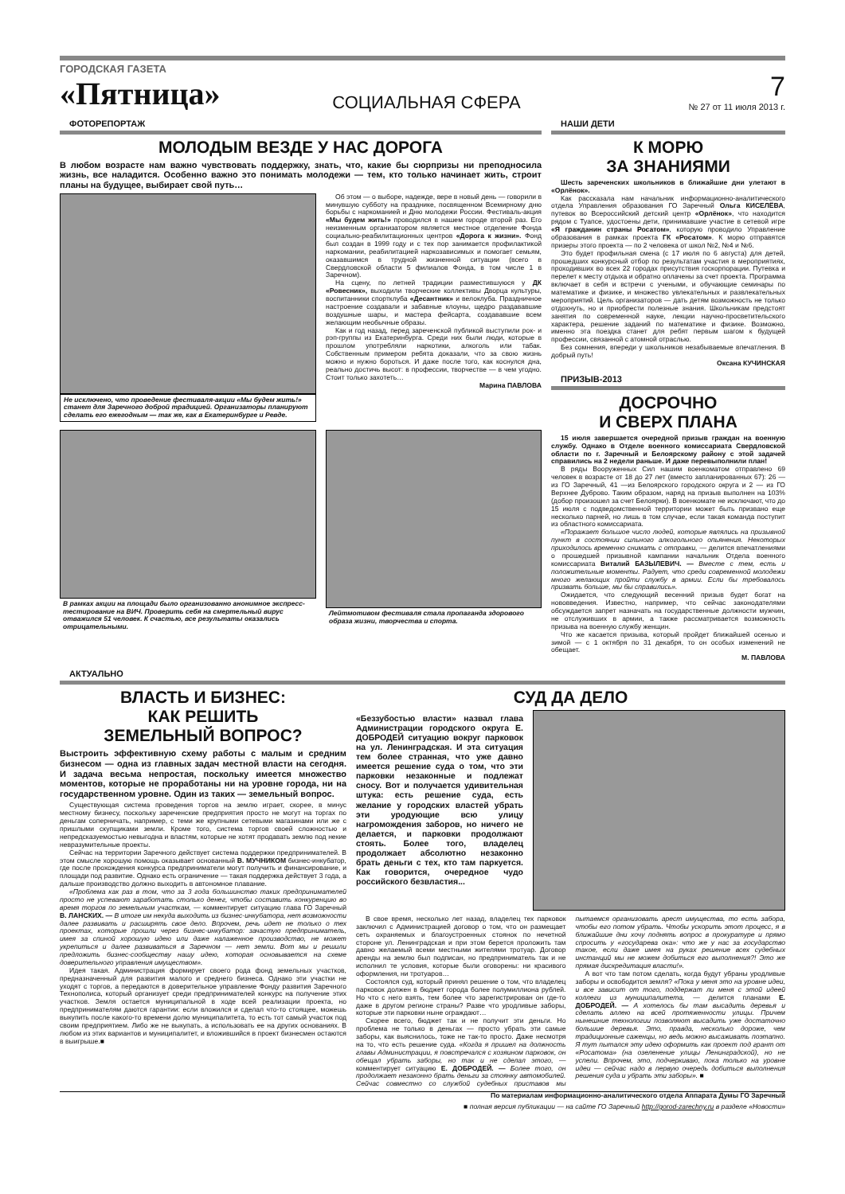ГОРОДСКАЯ ГАЗЕТА
«Пятница»
СОЦИАЛЬНАЯ СФЕРА
7
№ 27 от 11 июля 2013 г.
ФОТОРЕПОРТАЖ
МОЛОДЫМ ВЕЗДЕ У НАС ДОРОГА
В любом возрасте нам важно чувствовать поддержку, знать, что, какие бы сюрпризы ни преподносила жизнь, все наладится. Особенно важно это понимать молодежи — тем, кто только начинает жить, строит планы на будущее, выбирает свой путь…
Не исключено, что проведение фестиваля-акции «Мы будем жить!» станет для Заречного доброй традицией. Организаторы планируют сделать его ежегодным — так же, как в Екатеринбурге и Ревде.
Об этом — о выборе, надежде, вере в новый день — говорили в минувшую субботу на празднике, посвященном Всемирному дню борьбы с наркоманией и Дню молодежи России. Фестиваль-акция «Мы будем жить!» проводился в нашем городе второй раз. Его неизменным организатором является местное отделение Фонда социально-реабилитационных центров «Дорога к жизни». Фонд был создан в 1999 году и с тех пор занимается профилактикой наркомании, реабилитацией наркозависимых и помогает семьям, оказавшимся в трудной жизненной ситуации (всего в Свердловской области 5 филиалов Фонда, в том числе 1 в Заречном).
На сцену, по летней традиции разместившуюся у ДК «Ровесник», выходили творческие коллективы Дворца культуры, воспитанники спортклуба «Десантник» и велоклуба. Праздничное настроение создавали и забавные клоуны, щедро раздававшие воздушные шары, и мастера фейсарта, создававшие всем желающим необычные образы.
Как и год назад, перед зареченской публикой выступили рок- и рэп-группы из Екатеринбурга. Среди них были люди, которые в прошлом употребляли наркотики, алкоголь или табак. Собственным примером ребята доказали, что за свою жизнь можно и нужно бороться. И даже после того, как коснулся дна, реально достичь высот: в профессии, творчестве — в чем угодно. Стоит только захотеть…
Марина ПАВЛОВА
В рамках акции на площади было организованно анонимное экспресс-тестирование на ВИЧ. Проверить себя на смертельный вирус отважился 51 человек. К счастью, все результаты оказались отрицательными.
Лейтмотивом фестиваля стала пропаганда здорового образа жизни, творчества и спорта.
НАШИ ДЕТИ
К МОРЮ
ЗА ЗНАНИЯМИ
Шесть зареченских школьников в ближайшие дни улетают в «Орлёнок».
Как рассказала нам начальник информационно-аналитического отдела Управления образования ГО Заречный Ольга КИСЕЛЁВА, путевок во Всероссийский детский центр «Орлёнок», что находится рядом с Туапсе, удостоены дети, принимавшие участие в сетевой игре «Я гражданин страны Росатом», которую проводило Управление образования в рамках проекта ГК «Росатом». К морю отправятся призеры этого проекта — по 2 человека от школ №2, №4 и №6.
Это будет профильная смена (с 17 июля по 6 августа) для детей, прошедших конкурсный отбор по результатам участия в мероприятиях, проходивших во всех 22 городах присутствия госкорпорации. Путевка и перелет к месту отдыха и обратно оплачены за счет проекта. Программа включает в себя и встречи с учеными, и обучающие семинары по математике и физике, и множество увлекательных и развлекательных мероприятий. Цель организаторов — дать детям возможность не только отдохнуть, но и приобрести полезные знания. Школьникам предстоят занятия по современной науке, лекции научно-просветительского характера, решение заданий по математике и физике. Возможно, именно эта поездка станет для ребят первым шагом к будущей профессии, связанной с атомной отраслью.
Без сомнения, впереди у школьников незабываемые впечатления. В добрый путь!
Оксана КУЧИНСКАЯ
ПРИЗЫВ-2013
ДОСРОЧНО
И СВЕРХ ПЛАНА
15 июля завершается очередной призыв граждан на военную службу. Однако в Отделе военного комиссариата Свердловской области по г. Заречный и Белоярскому району с этой задачей справились на 2 недели раньше. И даже перевыполнили план!
В ряды Вооруженных Сил нашим военкоматом отправлено 69 человек в возрасте от 18 до 27 лет (вместо запланированных 67): 26 — из ГО Заречный, 41 —из Белоярского городского округа и 2 — из ГО Верхнее Дуброво. Таким образом, наряд на призыв выполнен на 103% (добор произошел за счет Белоярки). В военкомате не исключают, что до 15 июля с подведомственной территории может быть призвано еще несколько парней, но лишь в том случае, если такая команда поступит из областного комиссариата.
«Поражает большое число людей, которые являлись на призывной пункт в состоянии сильного алкогольного опьянения. Некоторых приходилось временно снимать с отправки, — делится впечатлениями о прошедшей призывной кампании начальник Отдела военного комиссариата Виталий БАЗЫЛЕВИЧ. — Вместе с тем, есть и положительные моменты. Радует, что среди современной молодежи много желающих пройти службу в армии. Если бы требовалось призвать больше, мы бы справились».
Ожидается, что следующий весенний призыв будет богат на нововведения. Известно, например, что сейчас законодателями обсуждается запрет назначать на государственные должности мужчин, не отслуживших в армии, а также рассматривается возможность призыва на военную службу женщин.
Что же касается призыва, который пройдет ближайшей осенью и зимой — с 1 октября по 31 декабря, то он особых изменений не обещает.
М. ПАВЛОВА
АКТУАЛЬНО
ВЛАСТЬ И БИЗНЕС:
КАК РЕШИТЬ
ЗЕМЕЛЬНЫЙ ВОПРОС?
Выстроить эффективную схему работы с малым и средним бизнесом — одна из главных задач местной власти на сегодня. И задача весьма непростая, поскольку имеется множество моментов, которые не проработаны ни на уровне города, ни на государственном уровне. Один из таких — земельный вопрос.
Существующая система проведения торгов на землю играет, скорее, в минус местному бизнесу, поскольку зареченские предприятия просто не могут на торгах по деньгам соперничать, например, с теми же крупными сетевыми магазинами или же с пришлыми скупщиками земли. Кроме того, система торгов своей сложностью и непредсказуемостью невыгодна и властям, которые не хотят продавать землю под некие невразумительные проекты.
Сейчас на территории Заречного действует система поддержки предпринимателей. В этом смысле хорошую помощь оказывает основанный В. МУЧНИКОМ бизнес-инкубатор, где после прохождения конкурса предприниматели могут получить и финансирование, и площади под развитие. Однако есть ограничение — такая поддержка действует 3 года, а дальше производство должно выходить в автономное плавание.
«Проблема как раз в том, что за 3 года большинство таких предпринимателей просто не успевают заработать столько денег, чтобы составить конкуренцию во время торгов по земельным участкам, — комментирует ситуацию глава ГО Заречный В. ЛАНСКИХ. — В итоге им некуда выходить из бизнес-инкубатора, нет возможности далее развивать и расширять свое дело. Впрочем, речь идет не только о тех проектах, которые прошли через бизнес-инкубатор: зачастую предприниматель, имея за спиной хорошую идею или даже налаженное производство, не может укрепиться и далее развиваться в Заречном — нет земли. Вот мы и решили предложить бизнес-сообществу нашу идею, которая основывается на схеме доверительного управления имуществом».
Идея такая. Администрация формирует своего рода фонд земельных участков, предназначенный для развития малого и среднего бизнеса. Однако эти участки не уходят с торгов, а передаются в доверительное управление Фонду развития Заречного Технополиса, который организует среди предпринимателей конкурс на получение этих участков. Земля остается муниципальной в ходе всей реализации проекта, но предпринимателям даются гарантии: если вложился и сделал что-то стоящее, можешь выкупить после какого-то времени долю муниципалитета, то есть тот самый участок под своим предприятием. Либо же не выкупать, а использовать ее на других основаниях. В любом из этих вариантов и муниципалитет, и вложившийся в проект бизнесмен остаются в выигрыше.■
СУД ДА ДЕЛО
«Беззубостью власти» назвал глава Администрации городского округа Е. ДОБРОДЕЙ ситуацию вокруг парковок на ул. Ленинградская. И эта ситуация тем более странная, что уже давно имеется решение суда о том, что эти парковки незаконные и подлежат сносу. Вот и получается удивительная штука: есть решение суда, есть желание у городских властей убрать эти уродующие всю улицу нагромождения заборов, но ничего не делается, и парковки продолжают стоять. Более того, владелец продолжает абсолютно незаконно брать деньги с тех, кто там паркуется. Как говорится, очередное чудо российского безвластия...
В свое время, несколько лет назад, владелец тех парковок заключил с Администрацией договор о том, что он размещает сеть охраняемых и благоустроенных стоянок по нечетной стороне ул. Ленинградская и при этом берется проложить там давно желаемый всеми местными жителями тротуар. Договор аренды на землю был подписан, но предприниматель так и не исполнил те условия, которые были оговорены: ни красивого оформления, ни тротуаров…
Состоялся суд, который принял решение о том, что владелец парковок должен в бюджет города более полумиллиона рублей. Но что с него взять, тем более что зарегистрирован он где-то даже в другом регионе страны? Разве что уродливые заборы, которые эти парковки ныне ограждают…
Скорее всего, бюджет так и не получит эти деньги. Но проблема не только в деньгах — просто убрать эти самые заборы, как выяснилось, тоже не так-то просто. Даже несмотря на то, что есть решение суда. «Когда я пришел на должность главы Администрации, я повстречался с хозяином парковок, он обещал убрать заборы, но так и не сделал этого, — комментирует ситуацию Е. ДОБРОДЕЙ. — Более того, он продолжает незаконно брать деньги за стоянку автомобилей. Сейчас совместно со службой судебных приставов мы пытаемся организовать арест имущества, то есть забора, чтобы его потом убрать. Чтобы ускорить этот процесс, я в ближайшие дни хочу поднять вопрос в прокуратуре и прямо спросить у «государева ока»: что же у нас за государство такое, если даже имея на руках решение всех судебных инстанций мы не можем добиться его выполнения?! Это же прямая дискредитация власти!».
А вот что там потом сделать, когда будут убраны уродливые заборы и освободится земля? «Пока у меня это на уровне идеи, и все зависит от того, поддержат ли меня с этой идеей коллеги из муниципалитета, — делится планами Е. ДОБРОДЕЙ. — А хотелось бы там высадить деревья и сделать аллею на всей протяженности улицы. Причем нынешние технологии позволяют высадить уже достаточно большие деревья. Это, правда, несколько дороже, чем традиционные саженцы, но ведь можно высаживать поэтапно. Я тут пытался эту идею оформить как проект под грант от «Росатома» (на озеленение улицы Ленинградской), но не успели. Впрочем, это, подчеркиваю, пока только на уровне идеи — сейчас надо в первую очередь добиться выполнения решения суда и убрать эти заборы». ■
По материалам информационно-аналитического отдела Аппарата Думы ГО Заречный
■ полная версия публикации — на сайте ГО Заречный http://gorod-zarechny.ru в разделе «Новости»